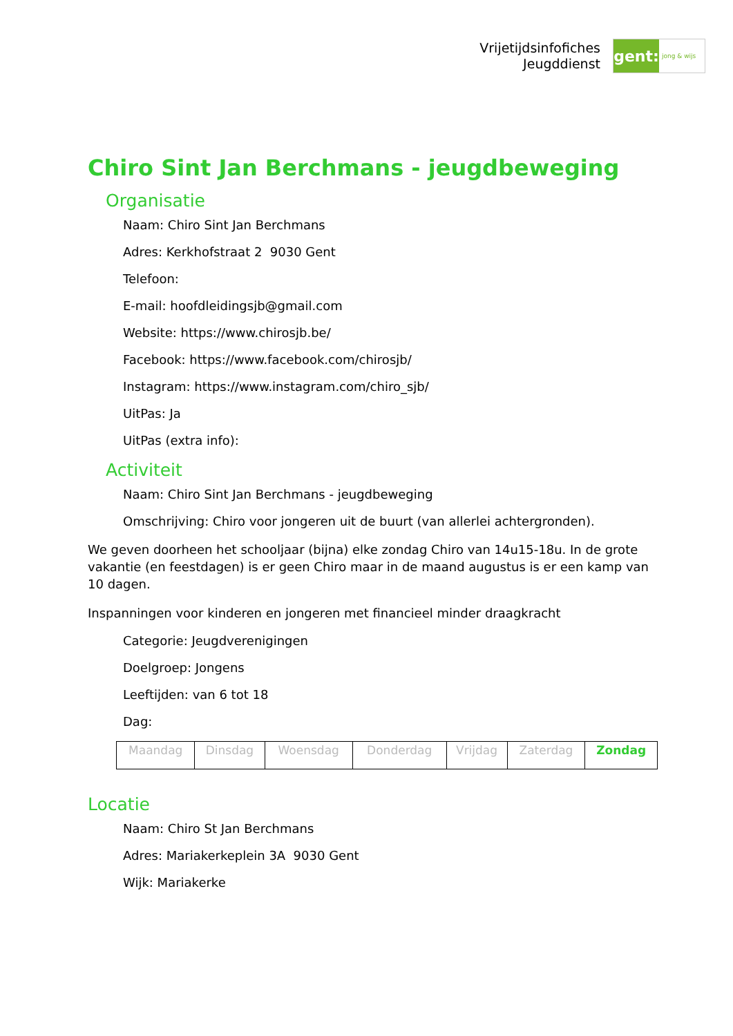Vrijetijdsinfofiches
Jeugddienst
gent:
jong & wijs
Chiro Sint Jan Berchmans - jeugdbeweging
Organisatie
Naam: Chiro Sint Jan Berchmans
Adres: Kerkhofstraat 2 9030 Gent
Telefoon:
E-mail: hoofdleidingsjb@gmail.com
Website: https://www.chirosjb.be/
Facebook: https://www.facebook.com/chirosjb/
Instagram: https://www.instagram.com/chiro_sjb/
UitPas: Ja
UitPas (extra info):
Activiteit
Naam: Chiro Sint Jan Berchmans - jeugdbeweging
Omschrijving: Chiro voor jongeren uit de buurt (van allerlei achtergronden).
We geven doorheen het schooljaar (bijna) elke zondag Chiro van 14u15-18u. In de grote vakantie (en feestdagen) is er geen Chiro maar in de maand augustus is er een kamp van 10 dagen.
Inspanningen voor kinderen en jongeren met financieel minder draagkracht
Categorie: Jeugdverenigingen
Doelgroep: Jongens
Leeftijden: van 6 tot 18
Dag:
| Maandag | Dinsdag | Woensdag | Donderdag | Vrijdag | Zaterdag | Zondag |
Locatie
Naam: Chiro St Jan Berchmans
Adres: Mariakerkeplein 3A 9030 Gent
Wijk: Mariakerke